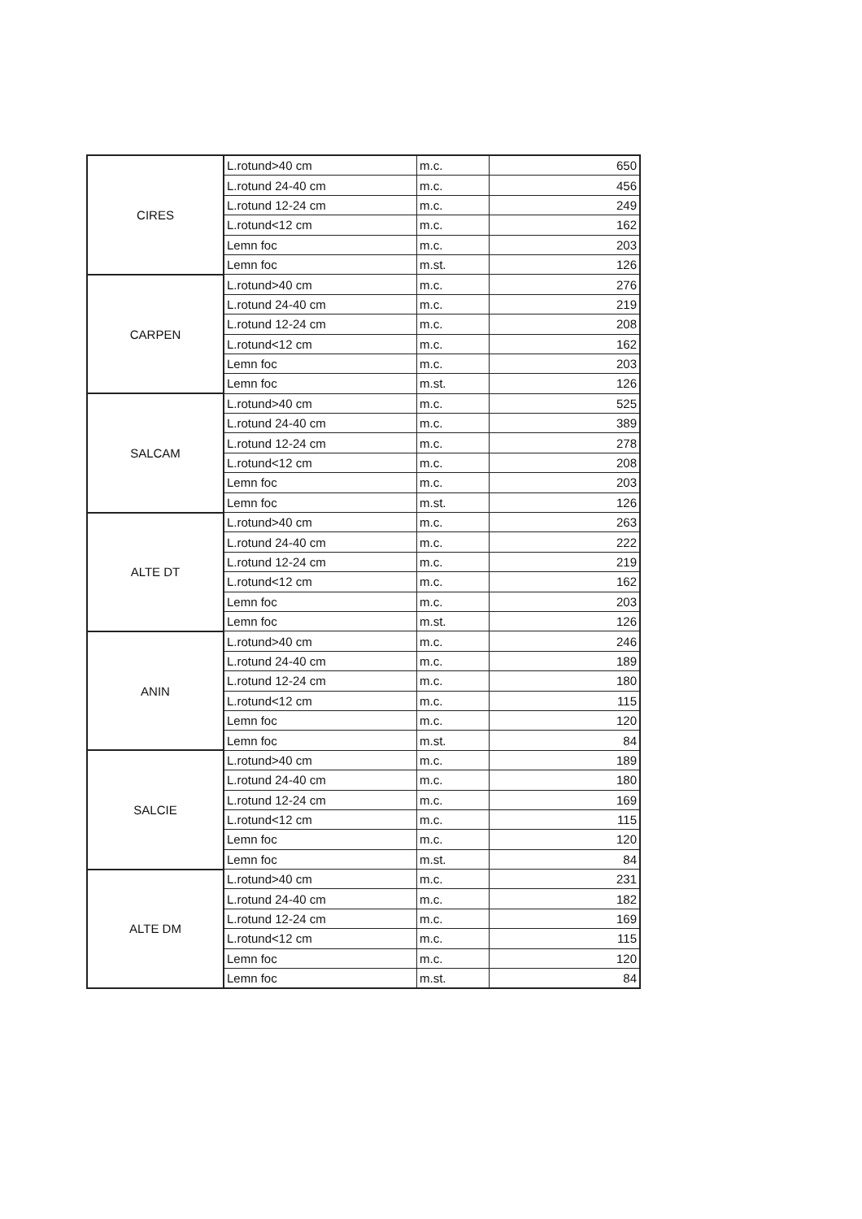| CIRES | L.rotund>40 cm | m.c. | 650 |
| | L.rotund 24-40 cm | m.c. | 456 |
| | L.rotund 12-24 cm | m.c. | 249 |
| | L.rotund<12 cm | m.c. | 162 |
| | Lemn foc | m.c. | 203 |
| | Lemn foc | m.st. | 126 |
| CARPEN | L.rotund>40 cm | m.c. | 276 |
| | L.rotund 24-40 cm | m.c. | 219 |
| | L.rotund 12-24 cm | m.c. | 208 |
| | L.rotund<12 cm | m.c. | 162 |
| | Lemn foc | m.c. | 203 |
| | Lemn foc | m.st. | 126 |
| SALCAM | L.rotund>40 cm | m.c. | 525 |
| | L.rotund 24-40 cm | m.c. | 389 |
| | L.rotund 12-24 cm | m.c. | 278 |
| | L.rotund<12 cm | m.c. | 208 |
| | Lemn foc | m.c. | 203 |
| | Lemn foc | m.st. | 126 |
| ALTE DT | L.rotund>40 cm | m.c. | 263 |
| | L.rotund 24-40 cm | m.c. | 222 |
| | L.rotund 12-24 cm | m.c. | 219 |
| | L.rotund<12 cm | m.c. | 162 |
| | Lemn foc | m.c. | 203 |
| | Lemn foc | m.st. | 126 |
| ANIN | L.rotund>40 cm | m.c. | 246 |
| | L.rotund 24-40 cm | m.c. | 189 |
| | L.rotund 12-24 cm | m.c. | 180 |
| | L.rotund<12 cm | m.c. | 115 |
| | Lemn foc | m.c. | 120 |
| | Lemn foc | m.st. | 84 |
| SALCIE | L.rotund>40 cm | m.c. | 189 |
| | L.rotund 24-40 cm | m.c. | 180 |
| | L.rotund 12-24 cm | m.c. | 169 |
| | L.rotund<12 cm | m.c. | 115 |
| | Lemn foc | m.c. | 120 |
| | Lemn foc | m.st. | 84 |
| ALTE DM | L.rotund>40 cm | m.c. | 231 |
| | L.rotund 24-40 cm | m.c. | 182 |
| | L.rotund 12-24 cm | m.c. | 169 |
| | L.rotund<12 cm | m.c. | 115 |
| | Lemn foc | m.c. | 120 |
| | Lemn foc | m.st. | 84 |